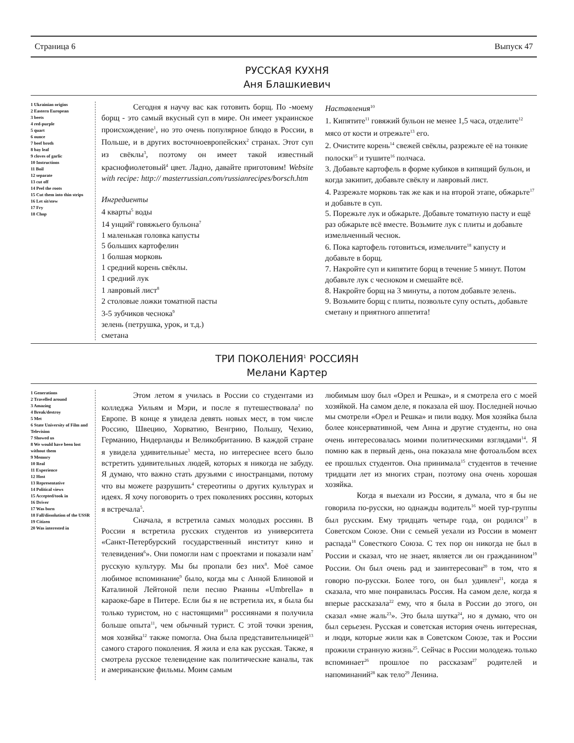Страница 6 Выпуск 47
РУССКАЯ КУХНЯ
Аня Блашкиевич
1 Ukrainian origins
2 Eastern European
3 beets
4 red-purple
5 quart
6 ounce
7 beef broth
8 bay leaf
9 cloves of garlic
10 Instructions
11 Boil
12 separate
13 cut off
14 Peel the roots
15 Cut them into thin strips
16 Let sit/stew
17 Fry
18 Chop
Сегодня я научу вас как готовить борщ. По -моему борщ - это самый вкусный суп в мире. Он имеет украинское происхождение<sup>1</sup>, но это очень популярное блюдо в России, в Польше, и в других восточноевропейских<sup>2</sup> странах. Этот суп из свёклы<sup>3</sup>, поэтому он имеет такой известный краснофиолетовый<sup>4</sup> цвет. Ладно, давайте приготовим! Website with recipe: http:// masterrussian.com/russianrecipes/borsch.htm
Ингредиенты
4 кварты<sup>5</sup> воды
14 унций<sup>6</sup> говяжьего бульона<sup>7</sup>
1 маленькая головка капусты
5 больших картофелин
1 болшая морковь
1 средний корень свёклы.
1 средний лук
1 лавровый лист<sup>8</sup>
2 столовые ложки томатной пасты
3-5 зубчиков чеснока<sup>9</sup>
зелень (петрушка, урок, и т.д.)
сметана
Наставления<sup>10</sup>
1. Кипятите<sup>11</sup> говяжий бульон не менее 1,5 часа, отделите<sup>12</sup> мясо от кости и отрежьте<sup>13</sup> его.
2. Очистите корень<sup>14</sup> свежей свёклы, разрежьте её на тонкие полоски<sup>15</sup> и тушите<sup>16</sup> полчаса.
3. Добавьте картофель в форме кубиков в кипящий бульон, и когда закипит, добавьте свёклу и лавровый лист.
4. Разрежьте морковь так же как и на второй этапе, обжарьте<sup>17</sup> и добавьте в суп.
5. Порежьте лук и обжарьте. Добавьте томатную пасту и ещё раз обжарьте всё вместе. Возьмите лук с плиты и добавьте измельченный чеснок.
6. Пока картофель готовиться, измельчите<sup>18</sup> капусту и добавьте в борщ.
7. Накройте суп и кипятите борщ в течение 5 минут. Потом добавьте лук с чесноком и смешайте всё.
8. Накройте борщ на 3 минуты, а потом добавьте зелень.
9. Возьмите борщ с плиты, позвольте супу остыть, добавьте сметану и приятного аппетита!
ТРИ ПОКОЛЕНИЯ<sup>1</sup> РОССИЯН
Мелани Картер
1 Generations
2 Travelled around
3 Amazing
4 Break/destroy
5 Met
6 State University of Film and Television
7 Showed us
8 We would have been lost without them
9 Memory
10 Real
11 Experience
12 Host
13 Representative
14 Political views
15 Accepted/took in
16 Driver
17 Was born
18 Fall/dissolution of the USSR
19 Citizen
20 Was interested in
Этом летом я училась в России со студентами из колледжа Уильям и Мэри, и после я путешествовала<sup>2</sup> по Европе. В конце я увидела девять новых мест, в том числе Россию, Швецию, Хорватию, Венгрию, Польшу, Чехию, Германию, Нидерланды и Великобританию. В каждой стране я увидела удивительные<sup>3</sup> места, но интереснее всего было встретить удивительных людей, которых я никогда не забуду. Я думаю, что важно стать друзьями с иностранцами, потому что вы можете разрушить<sup>4</sup> стереотипы о других культурах и идеях. Я хочу поговорить о трех поколениях россиян, которых я встречала<sup>5</sup>.
Сначала, я встретила самых молодых россиян. В России я встретила русских студентов из университета «Санкт-Петербурский государственный институт кино и телевидения<sup>6</sup>». Они помогли нам с проектами и показали нам<sup>7</sup> русскую культуру. Мы бы пропали без них<sup>8</sup>. Моё самое любимое вспоминание<sup>9</sup> было, когда мы с Анной Блиновой и Каталиной Лейтоной пели песню Рианны «Umbrella» в караоке-баре в Питере. Если бы я не встретила их, я была бы только туристом, но с настоящими<sup>10</sup> россиянами я получила больше опыта<sup>11</sup>, чем обычный турист. С этой точки зрения, моя хозяйка<sup>12</sup> также помогла. Она была представительницей<sup>13</sup> самого старого поколения. Я жила и ела как русская. Также, я смотрела русское телевидение как политические каналы, так и американские фильмы. Моим самым
любимым шоу был «Орел и Решка», и я смотрела его с моей хозяйкой. На самом деле, я показала ей шоу. Последней ночью мы смотрели «Орел и Решка» и пили водку. Моя хозяйка была более консервативной, чем Анна и другие студенты, но она очень интересовалась моими политическими взглядами<sup>14</sup>. Я помню как в первый день, она показала мне фотоальбом всех ее прошлых студентов. Она принимала<sup>15</sup> студентов в течение тридцати лет из многих стран, поэтому она очень хорошая хозяйка.
Когда я выехали из России, я думала, что я бы не говорила по-русски, но однажды водитель<sup>16</sup> моей тур-группы был русским. Ему тридцать четыре года, он родился<sup>17</sup> в Советском Союзе. Они с семьей уехали из России в момент распада<sup>18</sup> Совесткого Союза. С тех пор он никогда не был в России и сказал, что не знает, является ли он гражданином<sup>19</sup> России. Он был очень рад и заинтересован<sup>20</sup> в том, что я говорю по-русски. Более того, он был удивлен<sup>21</sup>, когда я сказала, что мне понравилась Россия. На самом деле, когда я вперые рассказала<sup>22</sup> ему, что я была в России до этого, он сказал «мне жаль<sup>23</sup>». Это была шутка<sup>24</sup>, но я думаю, что он был серьезен. Русская и советская история очень интересная, и люди, которые жили как в Советском Союзе, так и России прожили странную жизнь<sup>25</sup>. Сейчас в России молодежь только вспоминает<sup>26</sup> прошлое по рассказам<sup>27</sup> родителей и напоминаний<sup>28</sup> как тело<sup>29</sup> Ленина.